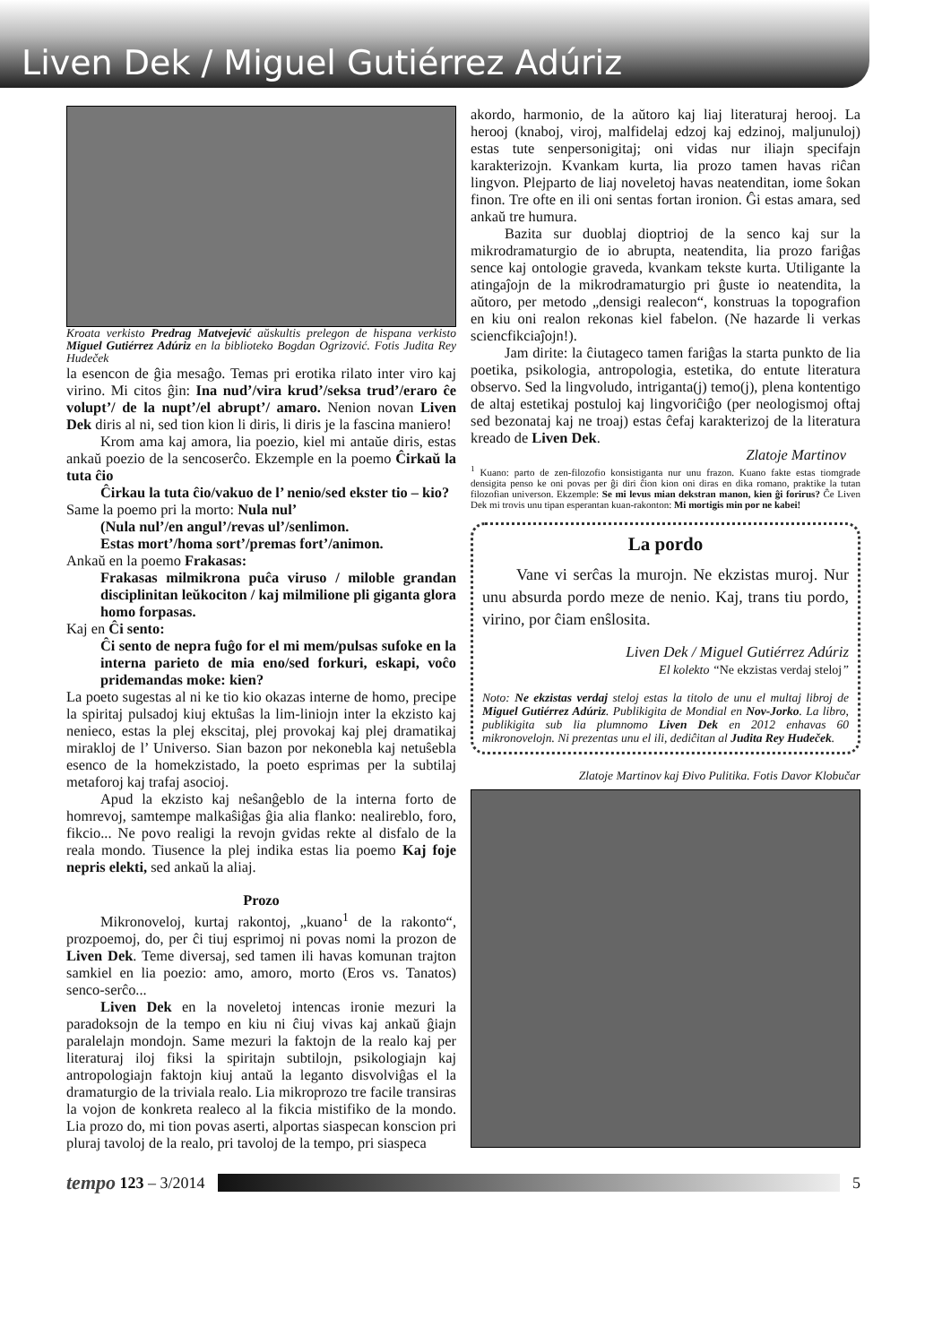Liven Dek / Miguel Gutiérrez Adúriz
Kroata verkisto Predrag Matvejević aŭskultis prelegon de hispana verkisto Miguel Gutiérrez Adúriz en la biblioteko Bogdan Ogrizović. Fotis Judita Rey Hudeček
la esencon de ĝia mesaĝo. Temas pri erotika rilato inter viro kaj virino. Mi citos ĝin: Ina nud’/vira krud’/seksa trud’/eraro ĉe volupt’/ de la nupt’/el abrupt’/ amaro. Nenion novan Liven Dek diris al ni, sed tion kion li diris, li diris je la fascina maniero!
Krom ama kaj amora, lia poezio, kiel mi antaŭe diris, estas ankaŭ poezio de la sencoserĉo. Ekzemple en la poemo Ĉirkaŭ la tuta ĉio
Ĉirkau la tuta ĉio/vakuo de l’ nenio/sed ekster tio – kio?
Same la poemo pri la morto: Nula nul’
(Nula nul’/en angul’/revas ul’/senlimon.
Estas mort’/homa sort’/premas fort’/animon.
Ankaŭ en la poemo Frakasas:
Frakasas milmikrona puĉa viruso / miloble grandan disciplinitan leŭkociton / kaj milmilione pli giganta glora homo forpasas.
Kaj en Ĉi sento:
Ĉi sento de nepra fuĝo for el mi mem/pulsas sufoke en la interna parieto de mia eno/sed forkuri, eskapi, voĉo pridemandas moke: kien?
La poeto sugestas al ni ke tio kio okazas interne de homo, precipe la spiritaj pulsadoj kiuj ektuŝas la lim-liniojn inter la ekzisto kaj nenieco, estas la plej ekscitaj, plej provokaj kaj plej dramatikaj mirakloj de l’ Universo. Sian bazon por nekonebla kaj netuŝebla esenco de la homekzistado, la poeto esprimas per la subtilaj metaforoj kaj trafaj asocioj.
Apud la ekzisto kaj neŝanĝeblo de la interna forto de homrevoj, samtempe malkaŝiĝas ĝia alia flanko: nealireblo, foro, fikcio... Ne povo realigi la revojn gvidas rekte al disfalo de la reala mondo. Tiusence la plej indika estas lia poemo Kaj foje nepris elekti, sed ankaŭ la aliaj.
Prozo
Mikronoveloj, kurtaj rakontoj, „kuano<sup>1</sup> de la rakonto“, prozpoemoj, do, per ĉi tiuj esprimoj ni povas nomi la prozon de Liven Dek. Teme diversaj, sed tamen ili havas komunan trajton samkiel en lia poezio: amo, amoro, morto (Eros vs. Tanatos) senco-serĉo...
Liven Dek en la noveletoj intencas ironie mezuri la paradoksojn de la tempo en kiu ni ĉiuj vivas kaj ankaŭ ĝiajn paralelajn mondojn. Same mezuri la faktojn de la realo kaj per literaturaj iloj fiksi la spiritajn subtilojn, psikologiajn kaj antropologiajn faktojn kiuj antaŭ la leganto disvolviĝas el la dramaturgio de la triviala realo. Lia mikroprozo tre facile transiras la vojon de konkreta realeco al la fikcia mistifiko de la mondo. Lia prozo do, mi tion povas aserti, alportas siaspecan konscion pri pluraj tavoloj de la realo, pri tavoloj de la tempo, pri siaspeca
akordo, harmonio, de la aŭtoro kaj liaj literaturaj herooj. La herooj (knaboj, viroj, malfidelaj edzoj kaj edzinoj, maljunuloj) estas tute senpersonigitaj; oni vidas nur iliajn specifajn karakterizojn. Kvankam kurta, lia prozo tamen havas riĉan lingvon. Plejparto de liaj noveletoj havas neatenditan, iome ŝokan finon. Tre ofte en ili oni sentas fortan ironion. Ĝi estas amara, sed ankaŭ tre humura.
Bazita sur duoblaj dioptrioj de la senco kaj sur la mikrodramaturgio de io abrupta, neatendita, lia prozo fariĝas sence kaj ontologie graveda, kvankam tekste kurta. Utiligante la atingaĵojn de la mikrodramaturgio pri ĝuste io neatendita, la aŭtoro, per metodo „densigi realecon“, konstruas la topografion en kiu oni realon rekonas kiel fabelon. (Ne hazarde li verkas sciencfikciaĵojn!).
Jam dirite: la ĉiutageco tamen fariĝas la starta punkto de lia poetika, psikologia, antropologia, estetika, do entute literatura observo. Sed la lingvoludo, intriganta(j) temo(j), plena kontentigo de altaj estetikaj postuloj kaj lingvoriĉiĝo (per neologismoj oftaj sed bezonataj kaj ne troaj) estas ĉefaj karakterizoj de la literatura kreado de Liven Dek.
Zlatoje Martinov
<sup>1</sup> Kuano: parto de zen-filozofio konsistiganta nur unu frazon. Kuano fakte estas tiomgrade densigita penso ke oni povas per ĝi diri ĉion kion oni diras en dika romano, praktike la tutan filozofian universon. Ekzemple: Se mi levus mian dekstran manon, kien ĝi forirus? Ĉe Liven Dek mi trovis unu tipan esperantan kuan-rakonton: Mi mortigis min por ne kabei!
La pordo
Vane vi serĉas la murojn. Ne ekzistas muroj. Nur unu absurda pordo meze de nenio. Kaj, trans tiu pordo, virino, por ĉiam enŝlosita.
Liven Dek / Miguel Gutiérrez Adúriz
El kolekto “Ne ekzistas verdaj steloj”
Noto: Ne ekzistas verdaj steloj estas la titolo de unu el multaj libroj de Miguel Gutiérrez Adúriz. Publikigita de Mondial en Nov-Jorko. La libro, publikigita sub lia plumnomo Liven Dek en 2012 enhavas 60 mikronovelojn. Ni prezentas unu el ili, dediĉitan al Judita Rey Hudeček.
Zlatoje Martinov kaj Đivo Pulitika. Fotis Davor Klobučar
tempo 123 – 3/2014
5